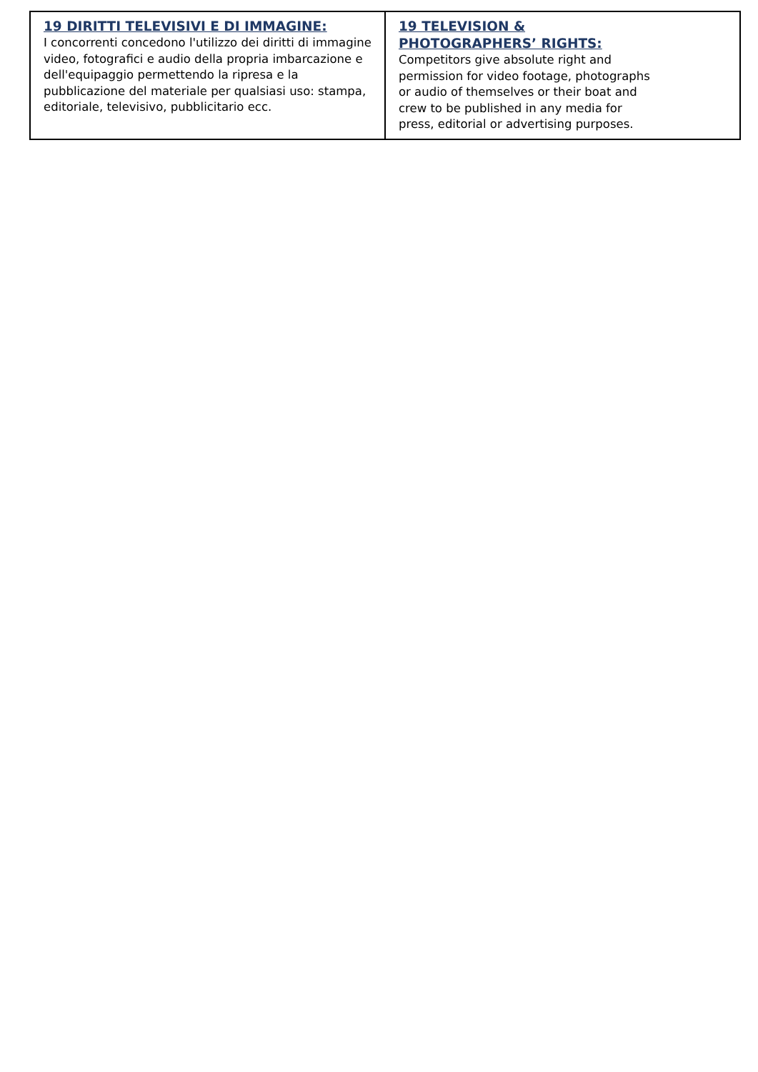| 19 DIRITTI TELEVISIVI E DI IMMAGINE: I concorrenti concedono l'utilizzo dei diritti di immagine video, fotografici e audio della propria imbarcazione e dell'equipaggio permettendo la ripresa e la pubblicazione del materiale per qualsiasi uso: stampa, editoriale, televisivo, pubblicitario ecc. | 19 TELEVISION & PHOTOGRAPHERS’ RIGHTS: Competitors give absolute right and permission for video footage, photographs or audio of themselves or their boat and crew to be published in any media for press, editorial or advertising purposes. |